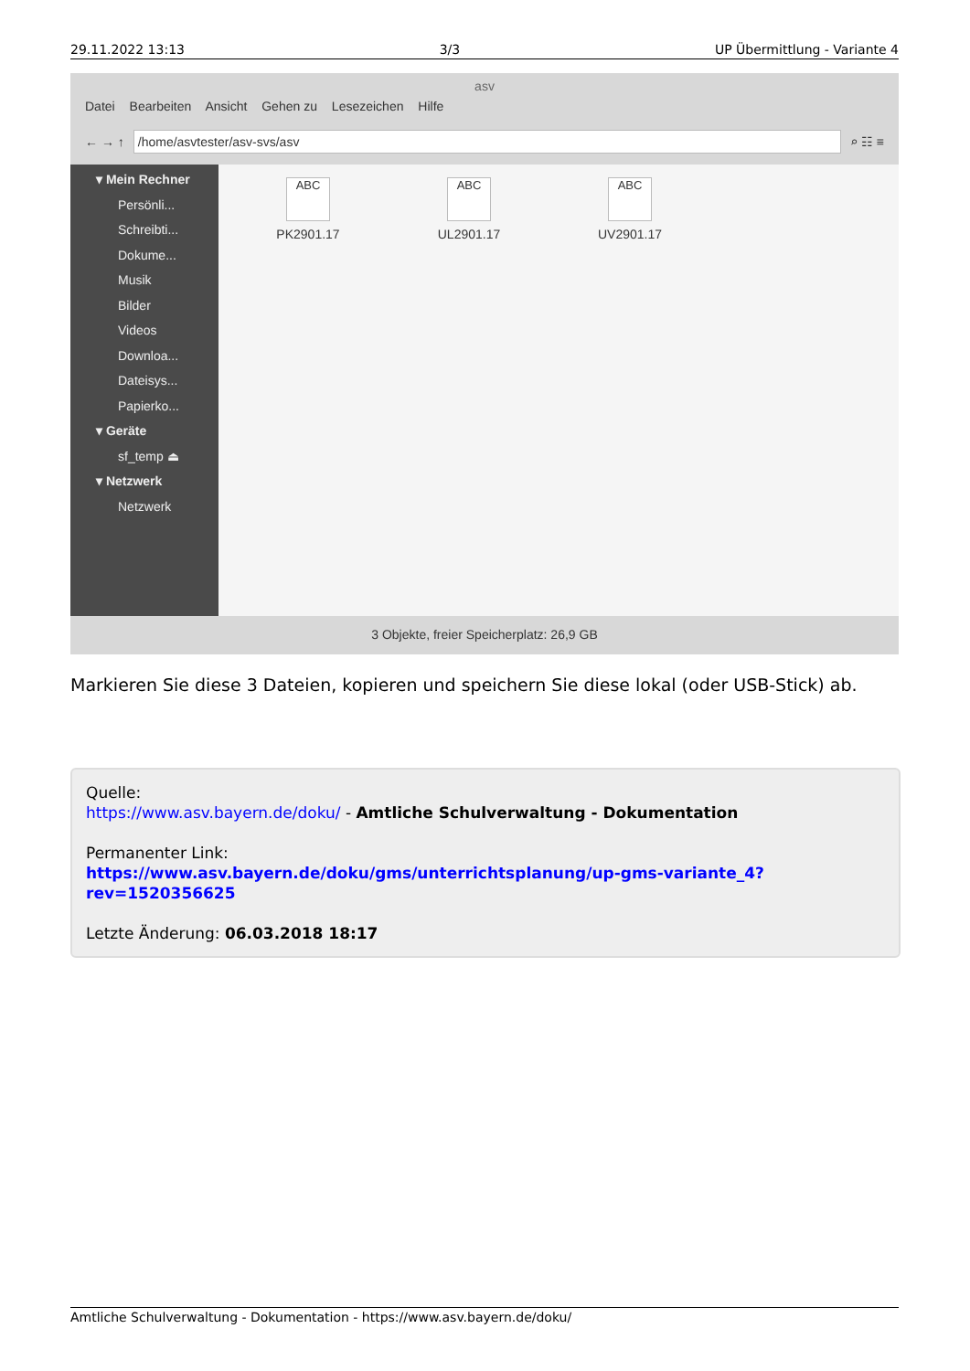29.11.2022 13:13 3/3 UP Übermittlung - Variante 4
asv
Datei Bearbeiten Ansicht Gehen zu Lesezeichen Hilfe
← → ↑
/home/asvtester/asv-svs/asv
⌕ ☷ ≡
▾ Mein Rechner
Persönli...
Schreibti...
Dokume...
Musik
Bilder
Videos
Downloa...
Dateisys...
Papierko...
▾ Geräte
sf_temp ⏏
▾ Netzwerk
Netzwerk
ABC
PK2901.17
ABC
UL2901.17
ABC
UV2901.17
3 Objekte, freier Speicherplatz: 26,9 GB
Markieren Sie diese 3 Dateien, kopieren und speichern Sie diese lokal (oder USB-Stick) ab.
Quelle:
https://www.asv.bayern.de/doku/ - Amtliche Schulverwaltung - Dokumentation
Permanenter Link:
https://www.asv.bayern.de/doku/gms/unterrichtsplanung/up-gms-variante_4?rev=1520356625
Letzte Änderung: 06.03.2018 18:17
Amtliche Schulverwaltung - Dokumentation - https://www.asv.bayern.de/doku/